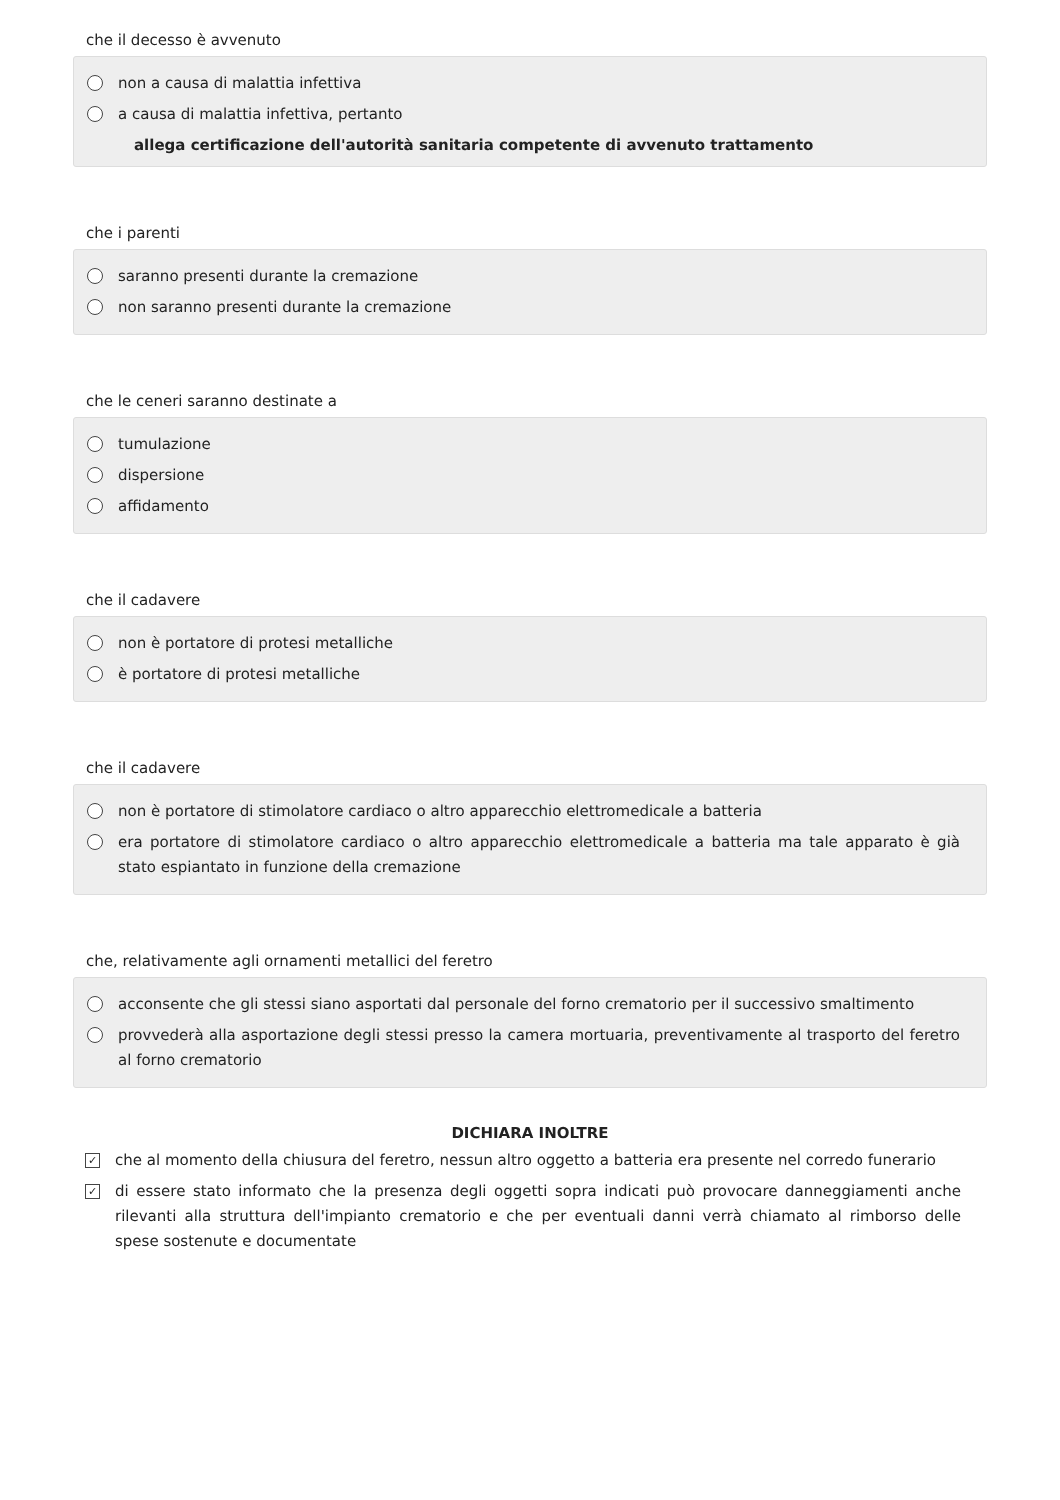che il decesso è avvenuto
non a causa di malattia infettiva
a causa di malattia infettiva, pertanto
allega certificazione dell'autorità sanitaria competente di avvenuto trattamento
che i parenti
saranno presenti durante la cremazione
non saranno presenti durante la cremazione
che le ceneri saranno destinate a
tumulazione
dispersione
affidamento
che il cadavere
non è portatore di protesi metalliche
è portatore di protesi metalliche
che il cadavere
non è portatore di stimolatore cardiaco o altro apparecchio elettromedicale a batteria
era portatore di stimolatore cardiaco o altro apparecchio elettromedicale a batteria ma tale apparato è già stato espiantato in funzione della cremazione
che, relativamente agli ornamenti metallici del feretro
acconsente che gli stessi siano asportati dal personale del forno crematorio per il successivo smaltimento
provvederà alla asportazione degli stessi presso la camera mortuaria, preventivamente al trasporto del feretro al forno crematorio
DICHIARA INOLTRE
✓ che al momento della chiusura del feretro, nessun altro oggetto a batteria era presente nel corredo funerario
✓ di essere stato informato che la presenza degli oggetti sopra indicati può provocare danneggiamenti anche rilevanti alla struttura dell'impianto crematorio e che per eventuali danni verrà chiamato al rimborso delle spese sostenute e documentate